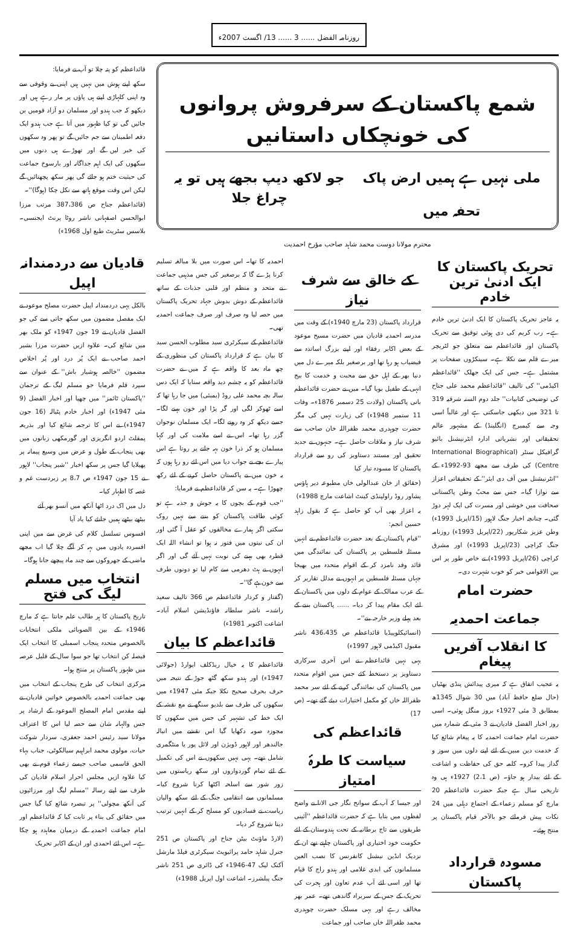روزنامہ الفضل ...... 3 ...... 13/ اگست 2007ء
شمع پاکستان کے سرفروش پروانوں کی خونچکاں داستانیں
ملی نہیں ہے ہمیں ارض پاک تحفہ میں جو لاکھ دیپ بجھے ہیں تو یہ چراغ جلا
محترم مولانا دوست محمد شاہد صاحب مؤرخ احمدیت
تحریک پاکستان کا ایک ادنیٰ ترین خادم
یہ عاجز تحریک پاکستان کا ایک ادنیٰ ترین خادم ہے۔ رب کریم کی دی ہوئی توفیق سے تحریک پاکستان اور قائداعظم سے متعلق جو لٹریچر میرے قلم سے نکلا ہے۔ سینکڑوں صفحات پر مشتمل ہے۔ جس کی ایک جھلک ''قائداعظم اکیڈمی'' کی تالیف ''قائداعظم محمد علی جناح کی توضیحی کتابیات'' جلد دوم السنہ شرقیہ 319 تا 321 میں دیکھی جاسکتی ہے اور غالباً اسی وجہ سے کیمبرج (انگلینڈ) کے مشہور عالم تحقیقاتی اور نشریاتی ادارہ انٹرنیشنل بائیو گرافیکل سنٹر (International Biographical Centre) کی طرف سے مجھے 93-1992ء کے ''انٹرنیشنل مین آف دی ایئر'' کے تحقیقاتی اعزاز سے نوازا گیا۔ جس سے محبّ وطن پاکستانی صحافت میں خوشی اور مسرت کی ایک لہر دوڑ گئی۔ چنانچہ اخبار جنگ لاہور (15/اپریل 1993ء) وطن عزیز شکارپور (22/اپریل 1993ء) روزنامہ جنگ کراچی (23/اپریل 1993ء) اور مشرق کراچی (26/اپریل 1993ء) نے خاص طور پر اس بین الاقوامی خبر کو خوب شہرت دی۔
حضرت امام جماعت احمدیہ
کا انقلاب آفریں پیغام
یہ عجیب اتفاق ہے کہ میری پیدائش پنڈی بھٹیاں (حال ضلع حافظ آباد) میں 30 شوال 1345ھ بمطابق 3 مئی 1927ء بروز منگل ہوئی۔ اسی روز اخبار الفضل قادیان نے 3 مئی کے شمارہ میں حضرت امام جماعت احمدیہ کا یہ پیغام شائع کیا کہ خدمت دین مبین کے لئے اپنے دلوں میں سوز و گداز پیدا کرو۔ کلمہ حق کی حفاظت و اشاعت کے لئے بیدار ہو جاؤ۔ (ص 2،1) 1927ء ہی وہ تاریخی سال ہے جبکہ حضرت قائداعظم 20 مارچ کو مسلم زعماء کے اجتماع دہلی میں 24 نکات پیش فرمائے جو بالآخر قیام پاکستان پر منتج ہوئے۔
مسودہ قرارداد پاکستان
کے خالق سے شرف نیاز
قرارداد پاکستان (23 مارچ 1940ء) کے وقت میں مدرسہ احمدیہ قادیان میں حضرت مسیح موعود کے بعض اکابر رفقاء اور اپنے بزرگ اساتذہ سے فیضیاب ہو رہا تھا اور برصغیر بلکہ میرے دل میں دنیا بھر کے اہل حق سے محبت و خدمت کا بیج انہی کے طفیل بویا گیا۔ میں نے حضرت قائداعظم بانی پاکستان (ولادت 25 دسمبر 1876ء۔ وفات 11 ستمبر 1948ء) کی زیارت نہیں کی مگر حضرت چوہدری محمد ظفراللہ خان صاحب سے شرف نیاز و ملاقات حاصل ہے۔ جنہوں نے جدید تحقیق اور مستند دستاویز کی رو سے قرارداد پاکستان کا مسودہ تیار کیا
(حقائق از خان عبدالولی خاں مطبوعہ دیر ہاؤس پشاور روڈ راولپنڈی کینٹ اشاعت مارچ 1988ء)
یہ اعزاز بھی آپ کو حاصل ہے کہ بقول زاہد حسین انجم:
''قیام پاکستان کے بعد حضرت قائداعظم نے انہیں مسئلہ فلسطین پر پاکستان کی نمائندگی میں قائد وفد نامزد کر کے اقوام متحدہ میں بھیجا جہاں مسئلہ فلسطین پر انہوں نے مدلل تقاریر کر کے عرب ممالک کے عوام کے دلوں میں پاکستان کے لئے ایک مقام پیدا کر دیا۔ ...... پاکستان بننے کے بعد پہلے وزیر خارجہ بنے''۔
(انسائیکلوپیڈیا قائداعظم ص 436،435 ناشر مقبول اکیڈمی لاہور 1997ء)
یہی نہیں قائداعظم نے اس آخری سرکاری دستاویز پر دستخط کئے جس میں اقوام متحدہ میں پاکستان کی نمائندگی کرنے کے لئے سر محمد ظفراللہ خاں کو مکمل اختیارات دیئے گئے تھے۔ (ص 17)
قائداعظم کی سیاست کا طرۂ امتیاز
اور جیسا کہ آپ کے سوانح نگار جی الانا نے واضح لفظوں میں بتایا ہے کہ حضرت قائداعظم ''آئینی طریقوں سے تاج برطانیہ کے تحت ہندوستان کے لئے حکومت خود اختیاری اور پاکستان چاہتے تھے ان کے نزدیک انڈین نیشنل کانفرنس کا نصب العین مسلمانوں کی ابدی غلامی اور ہندو راج کا قیام تھا اور اسی لئے آپ عدم تعاون اور ہجرت کی تحریک کے جس کے سربراہ گاندھی تھے۔ عمر بھر مخالف رہے اور یہی مسلک حضرت چوہدری محمد ظفراللہ خاں صاحب اور جماعت
احمدیہ کا تھا۔ اس صورت میں بلا مبالغہ تسلیم کرنا پڑے گا کہ برصغیر کی جس مذہبی جماعت نے متحد و منظم اور قلبی جذبات کے ساتھ قائداعظم کے دوش بدوش جہاد تحریک پاکستان میں حصہ لیا وہ صرف اور صرف جماعت احمدیہ تھی۔
قائداعظم کے سیکرٹری سید مطلوب الحسن سید کا بیان ہے کہ قرارداد پاکستان کی منظوری کے چھ ماہ بعد کا واقعہ ہے کہ میں نے حضرت قائداعظم کو یہ چشم دید واقعہ سنایا کہ ایک دس سالہ بچہ محمد علی روڈ (بمبئی) میں جا رہا تھا کہ اسے ٹھوکر لگی اور گر پڑا اور خون بہنے لگا۔ جسے دیکھ کر وہ رونے لگا۔ ایک مسلمان نوجوان گزر رہا تھا۔ اس نے اسے ملامت کی اور کہا مسلمان ہو کر ذرا خون بہہ جانے پر روتا ہے اس پیارے بچے نے جواب دیا میں اس لئے رو رہا ہوں کہ یہ خون میں نے پاکستان حاصل کرنے کے لئے رکھ چھوڑا ہے۔ یہ سن کر قائداعظم نے فرمایا:
''جب قوم کے بچوں کا یہ جوش و جذبہ ہے تو کوئی طاقت پاکستان کو بننے سے نہیں روک سکتی اگر ہمارے مخالفوں کو عقل آ گئی اور ان کی نیتوں میں فتور نہ ہوا تو انشاء اللہ ایک قطرہ بھی بہنے کی نوبت نہیں آئے گی اور اگر انہوں نے ہٹ دھرمی سے کام لیا تو دونوں طرف سے خون بہے گا''۔
(گفتار و کردار قائداعظم ص 366 تالیف سعید راشد۔ ناشر سلطانہ فاؤنڈیشن اسلام آباد۔ اشاعت اکتوبر 1981ء)
قائداعظم کا بیان
قائداعظم کا یہ خیال ریڈکلف ایوارڈ (جولائی 1947ء) اور ہندو سکھ گٹھ جوڑ کے نتیجہ میں حرف بحرف صحیح نکلا جبکہ مئی 1947ء میں سکھوں کی طرف سے بلدیو سنگھ نے مع نقشہ کے ایک خط کی تشہیر کی جس میں سکھوں کا مجوزہ صوبہ دکھایا گیا اس نقشے میں انبالہ جالندھر اور لاہور ڈویژن اور لائل پور یا منٹگمری شامل تھے۔ یہی نہیں سکھوں نے اس کی تکمیل کے لئے تمام گوردواروں اور سکھ ریاستوں میں زور شور سے اسلحہ اکٹھا کرنا شروع کیا۔ مسلمانوں سے انتقامی جنگ کے لئے سکھ والیان ریاست نے فسادیوں کو مسلح کر کے انہیں ترتیب دینا شروع کر دیا۔
(لارڈ ماؤنٹ بیٹن جناح اور پاکستان ص 251 جنرل شاہد حامد پرائیویٹ سیکرٹری فیلڈ مارشل آکنک لیک 47-1946ء کی ڈائری ص 251 ناشر جنگ پبلشرز۔ اشاعت اول اپریل 1988ء)
قائداعظم کو پتہ چلا تو آپ نے فرمایا:
سکھ اپنے ہوش میں نہیں ہیں اپنی بے وقوفی سے وہ اپنی کلہاڑی اپنے ہی پاؤں پر مار رہے ہیں اور دیکھو کہ جب ہندو اور مسلمان دو آزاد قومیں بن جائیں گی تو کیا ظہور میں آتا ہے جب ہندو ایک دفعہ اطمینان سے جم جائیں گے تو پھر وہ سکھوں کی خبر لیں گے اور تھوڑے ہی دنوں میں سکھوں کی ایک اہم جداگانہ اور بارسوخ جماعت کی حیثیت ختم ہو جائے گی پھر سکھ پچھتائیں گے لیکن اس وقت موقع ہاتھ سے نکل چکا (ہوگا)''۔
(قائداعظم جناح ص 387،386 مرتب مرزا ابوالحسن اصفہانی ناشر روٹا پرنٹ ایجنسی۔ بلاسس سٹریٹ طبع اول 1968ء)
قادیان سے دردمندانہ اپیل
بالکل یہی دردمندانہ اپیل حضرت مصلح موعود نے ایک مفصل مضمون میں سکھ جاتی سے کی جو الفضل قادیان نے 19 جون 1947ء کو ملک بھر میں شائع کی۔ علاوہ ازیں حضرت مرزا بشیر احمد صاحب نے ایک پُر درد اور پُر اخلاص مضمون ''خالصہ ہوشیار باش'' کے عنوان سے سپرد قلم فرمایا جو مسلم لیگ کے ترجمان ''پاکستان ٹائمز'' میں چھپا اور اخبار الفضل (9 مئی 1947ء) اور اخبار خادم پٹیالہ (16 جون 1947ء) نے اس کا ترجمہ شائع کیا اور بذریعہ پمفلٹ اردو انگریزی اور گورمکھی زبانوں میں بھی پنجاب کے طول و عرض میں وسیع پیمانہ پر پھیلایا گیا جس پر سکھ اخبار ''شیر پنجاب'' لاہور نے 15 جون 1947ء ص 8،7 پر زبردست غم و غصہ کا اظہار کیا۔
دل میں اک درد اٹھا آنکھ میں آنسو بھر آئے
بیٹھے بیٹھے ہمیں جانئے کیا یاد آیا
افسوس تسلسل کلام کی غرض سے میں اپنی افسردہ یادوں میں بہہ کر آگے چلا گیا اب مجھے ماضی کے جھروکوں سے چند ماہ پیچھے جانا ہوگا۔
انتخاب میں مسلم لیگ کی فتح
تاریخ پاکستان کا ہر طالب علم جانتا ہے کہ مارچ 1946ء کے بین الصوبائی ملکی انتخابات بالخصوص متحدہ پنجاب اسمبلی کا انتخاب ایک فیصلہ کن انتخاب تھا جو سوا سال کے قلیل عرصہ میں ظہور پاکستان پر منتج ہوا۔
مرکزی انتخاب کی طرح پنجاب کے انتخاب میں بھی جماعت احمدیہ بالخصوص خواتین قادیان نے اپنے مقدس امام المصلح الموعود کے ارشاد پر جس والہانہ شان سے حصہ لیا اس کا اعتراف مولانا سید رئیس احمد جعفری، سردار شوکت حیات، مولوی محمد ابراہیم سیالکوٹی، جناب بہاء الحق قاسمی صاحب جیسے زعماء قوم نے بھی کیا علاوہ ازیں مجلس احرار اسلام قادیان کی طرف سے اپنے رسالہ ''مسلم لیگ اور مرزائیوں کی آنکھ مچولی'' پر تبصرہ شائع کیا گیا جس میں حقائق کی بناء پر ثابت کیا کہ قائداعظم اور امام جماعت احمدیہ کے درمیان معاہدہ ہو چکا ہے۔ اس لئے احمدی اور ان کے اکابر تحریک